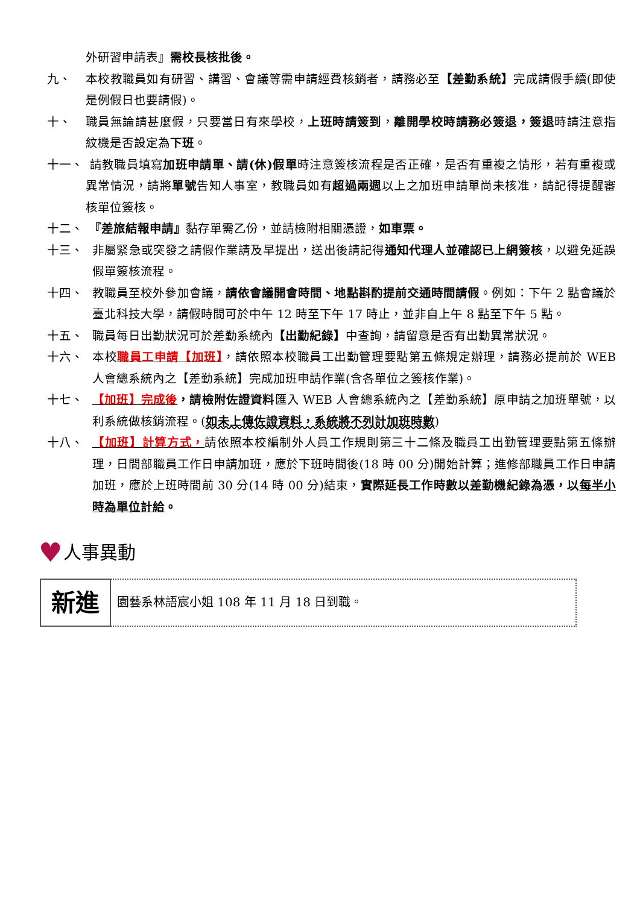外研習申請表』需校長核批後。
九、 本校教職員如有研習、講習、會議等需申請經費核銷者，請務必至【差勤系統】完成請假手續(即使是例假日也要請假)。
十、 職員無論請甚麼假，只要當日有來學校，上班時請簽到，離開學校時請務必簽退，簽退時請注意指紋機是否設定為下班。
十一、 請教職員填寫加班申請單、請(休)假單時注意簽核流程是否正確，是否有重複之情形，若有重複或異常情況，請將單號告知人事室，教職員如有超過兩週以上之加班申請單尚未核准，請記得提醒審核單位簽核。
十二、 『差旅結報申請』黏存單需乙份，並請檢附相關憑證，如車票。
十三、 非屬緊急或突發之請假作業請及早提出，送出後請記得通知代理人並確認已上網簽核，以避免延誤假單簽核流程。
十四、 教職員至校外參加會議，請依會議開會時間、地點斟酌提前交通時間請假。例如：下午 2 點會議於臺北科技大學，請假時間可於中午 12 時至下午 17 時止，並非自上午 8 點至下午 5 點。
十五、 職員每日出勤狀況可於差勤系統內【出勤紀錄】中查詢，請留意是否有出勤異常狀況。
十六、 本校職員工申請【加班】，請依照本校職員工出勤管理要點第五條規定辦理，請務必提前於 WEB 人會總系統內之【差勤系統】完成加班申請作業(含各單位之簽核作業)。
十七、 【加班】完成後，請檢附佐證資料匯入 WEB 人會總系統內之【差勤系統】原申請之加班單號，以利系統做核銷流程。(如未上傳佐證資料，系統將不列計加班時數)
十八、 【加班】計算方式，請依照本校編制外人員工作規則第三十二條及職員工出勤管理要點第五條辦理，日間部職員工作日申請加班，應於下班時間後(18 時 00 分)開始計算；進修部職員工作日申請加班，應於上班時間前 30 分(14 時 00 分)結束，實際延長工作時數以差勤機紀錄為憑，以每半小時為單位計給。
♥ 人事異動
| 新進 | 園藝系林語宸小姐 108 年 11 月 18 日到職。 |